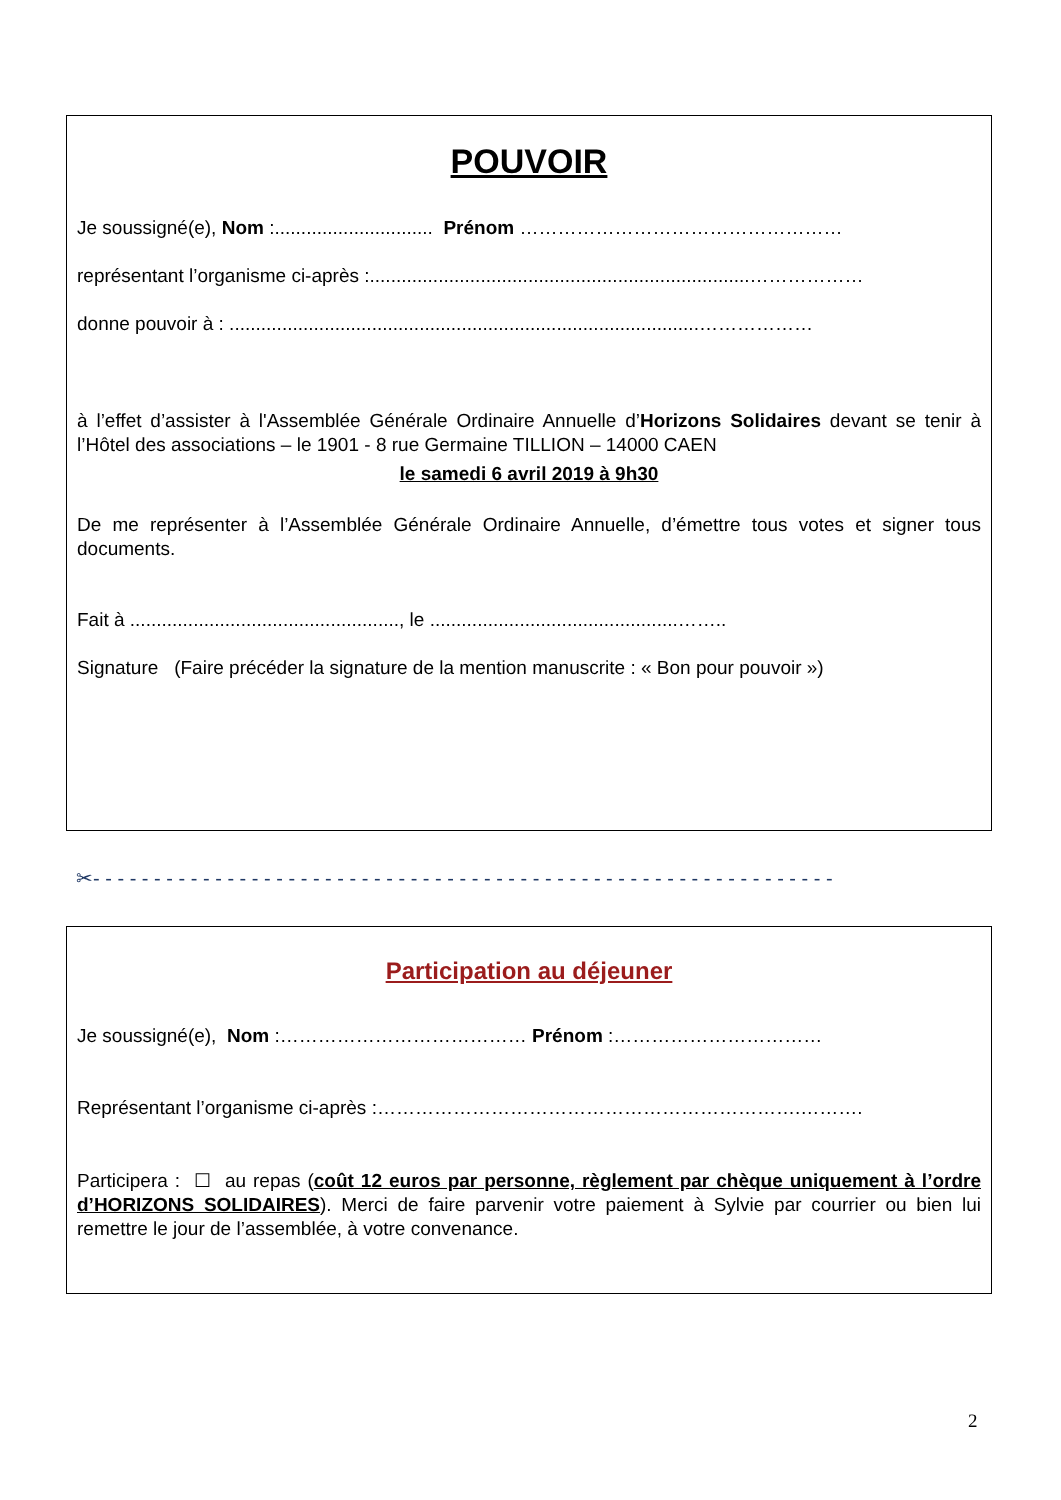POUVOIR
Je soussigné(e), Nom :.............................. Prénom ……………………………………………
représentant l’organisme ci-après :........................................................................………………
donne pouvoir à : .........................................................................................………………
à l’effet d’assister à l'Assemblée Générale Ordinaire Annuelle d’Horizons Solidaires devant se tenir à l’Hôtel des associations – le 1901 - 8 rue Germaine TILLION – 14000 CAEN
le samedi 6 avril 2019 à 9h30
De me représenter à l’Assemblée Générale Ordinaire Annuelle, d’émettre tous votes et signer tous documents.
Fait à ..................................................., le ...............................................……..
Signature (Faire précéder la signature de la mention manuscrite : « Bon pour pouvoir »)
✂- - - - - - - - - - - - - - - - - - - - - - - - - - - - - - - - - - - - - - - - - - - - - - - - - - - - - - - - - - - - -
Participation au déjeuner
Je soussigné(e), Nom :………………………………… Prénom :……………………………
Représentant l’organisme ci-après :………………………………………………………….……….
Participera : ☐ au repas (coût 12 euros par personne, règlement par chèque uniquement à l’ordre d’HORIZONS SOLIDAIRES). Merci de faire parvenir votre paiement à Sylvie par courrier ou bien lui remettre le jour de l’assemblée, à votre convenance.
2